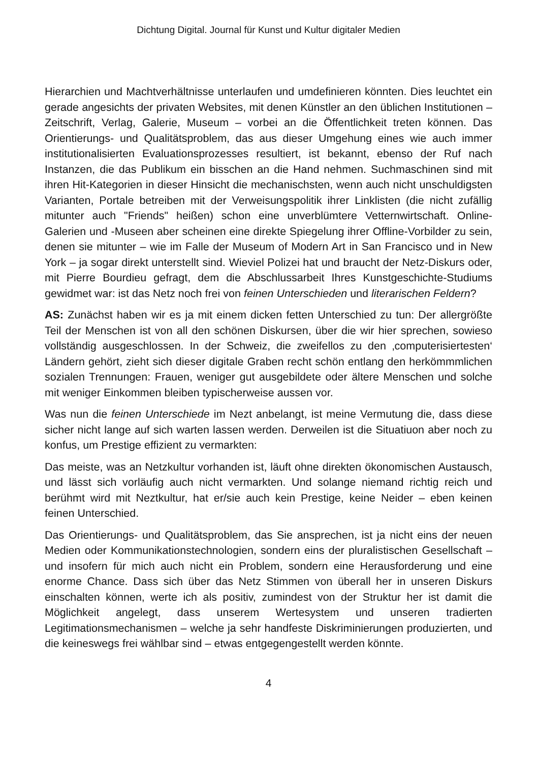Dichtung Digital. Journal für Kunst und Kultur digitaler Medien
Hierarchien und Machtverhältnisse unterlaufen und umdefinieren könnten. Dies leuchtet ein gerade angesichts der privaten Websites, mit denen Künstler an den üblichen Institutionen – Zeitschrift, Verlag, Galerie, Museum – vorbei an die Öffentlichkeit treten können. Das Orientierungs- und Qualitätsproblem, das aus dieser Umgehung eines wie auch immer institutionalisierten Evaluationsprozesses resultiert, ist bekannt, ebenso der Ruf nach Instanzen, die das Publikum ein bisschen an die Hand nehmen. Suchmaschinen sind mit ihren Hit-Kategorien in dieser Hinsicht die mechanischsten, wenn auch nicht unschuldigsten Varianten, Portale betreiben mit der Verweisungspolitik ihrer Linklisten (die nicht zufällig mitunter auch "Friends" heißen) schon eine unverblümtere Vetternwirtschaft. Online-Galerien und -Museen aber scheinen eine direkte Spiegelung ihrer Offline-Vorbilder zu sein, denen sie mitunter – wie im Falle der Museum of Modern Art in San Francisco und in New York – ja sogar direkt unterstellt sind. Wieviel Polizei hat und braucht der Netz-Diskurs oder, mit Pierre Bourdieu gefragt, dem die Abschlussarbeit Ihres Kunstgeschichte-Studiums gewidmet war: ist das Netz noch frei von feinen Unterschieden und literarischen Feldern?
AS: Zunächst haben wir es ja mit einem dicken fetten Unterschied zu tun: Der allergrößte Teil der Menschen ist von all den schönen Diskursen, über die wir hier sprechen, sowieso vollständig ausgeschlossen. In der Schweiz, die zweifellos zu den ‚computerisiertesten‘ Ländern gehört, zieht sich dieser digitale Graben recht schön entlang den herkömmmlichen sozialen Trennungen: Frauen, weniger gut ausgebildete oder ältere Menschen und solche mit weniger Einkommen bleiben typischerweise aussen vor.
Was nun die feinen Unterschiede im Nezt anbelangt, ist meine Vermutung die, dass diese sicher nicht lange auf sich warten lassen werden. Derweilen ist die Situatiuon aber noch zu konfus, um Prestige effizient zu vermarkten:
Das meiste, was an Netzkultur vorhanden ist, läuft ohne direkten ökonomischen Austausch, und lässt sich vorläufig auch nicht vermarkten. Und solange niemand richtig reich und berühmt wird mit Neztkultur, hat er/sie auch kein Prestige, keine Neider – eben keinen feinen Unterschied.
Das Orientierungs- und Qualitätsproblem, das Sie ansprechen, ist ja nicht eins der neuen Medien oder Kommunikationstechnologien, sondern eins der pluralistischen Gesellschaft – und insofern für mich auch nicht ein Problem, sondern eine Herausforderung und eine enorme Chance. Dass sich über das Netz Stimmen von überall her in unseren Diskurs einschalten können, werte ich als positiv, zumindest von der Struktur her ist damit die Möglichkeit angelegt, dass unserem Wertesystem und unseren tradierten Legitimationsmechanismen – welche ja sehr handfeste Diskriminierungen produzierten, und die keineswegs frei wählbar sind – etwas entgegengestellt werden könnte.
4